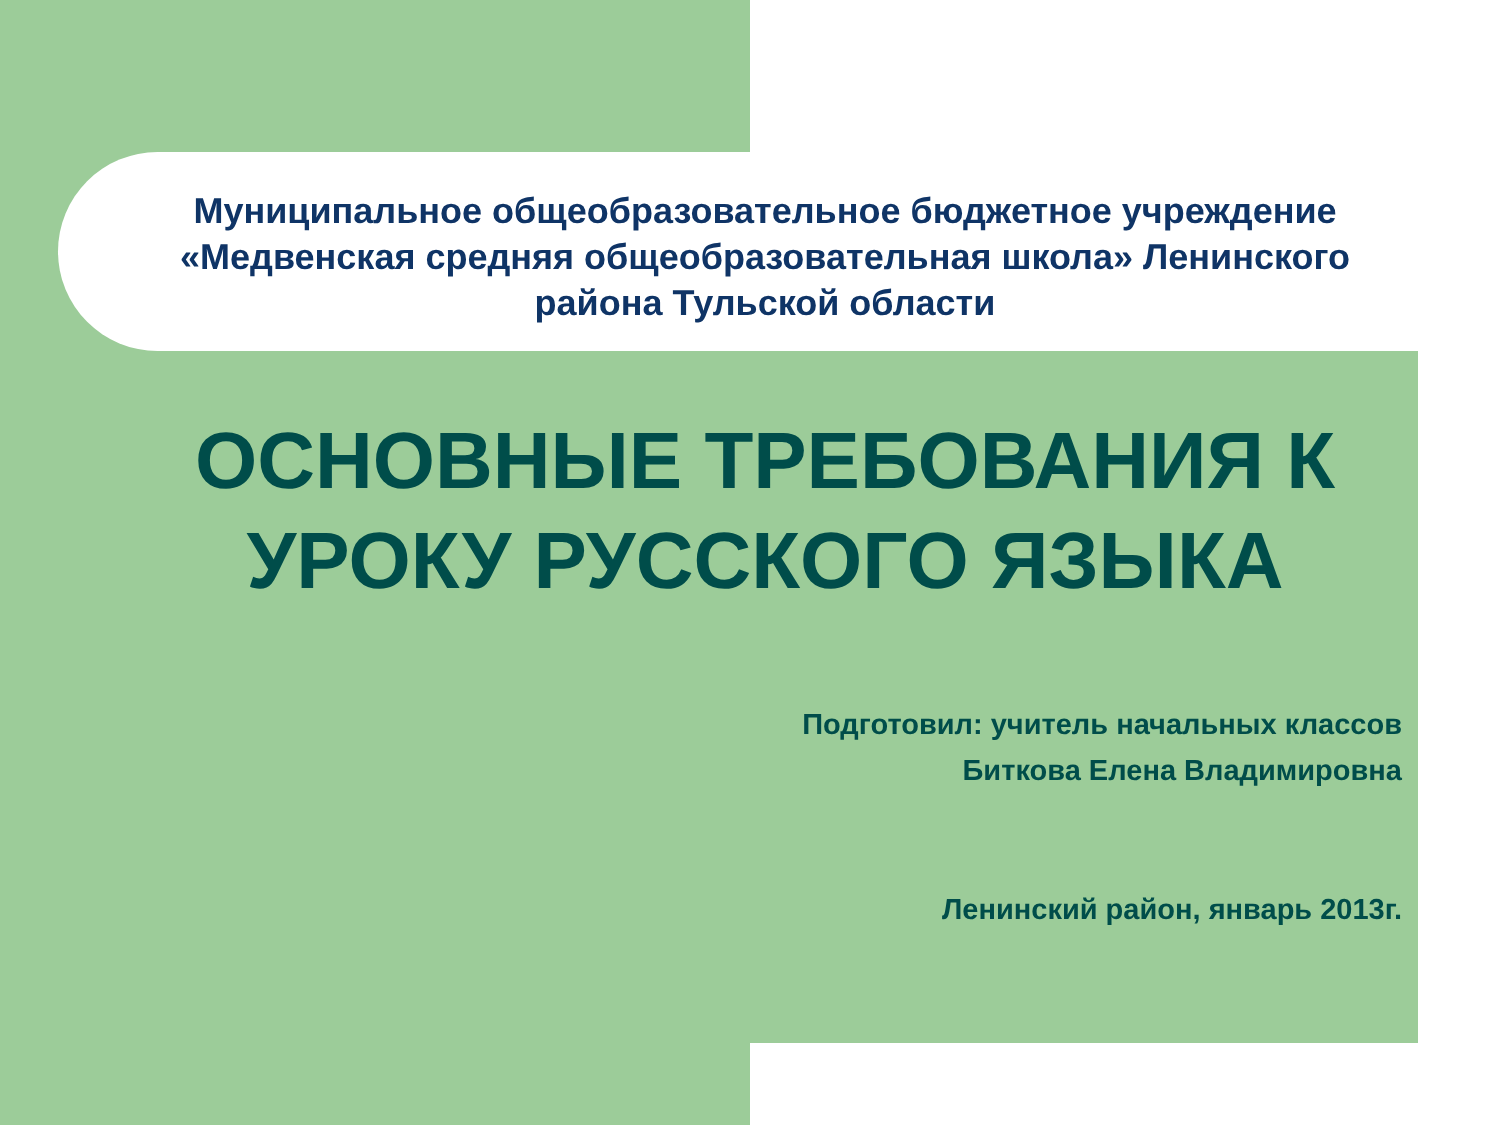Муниципальное общеобразовательное бюджетное учреждение «Медвенская средняя общеобразовательная школа» Ленинского района Тульской области
ОСНОВНЫЕ ТРЕБОВАНИЯ К УРОКУ РУССКОГО ЯЗЫКА
Подготовил: учитель начальных классов
Биткова Елена Владимировна
Ленинский район, январь 2013г.